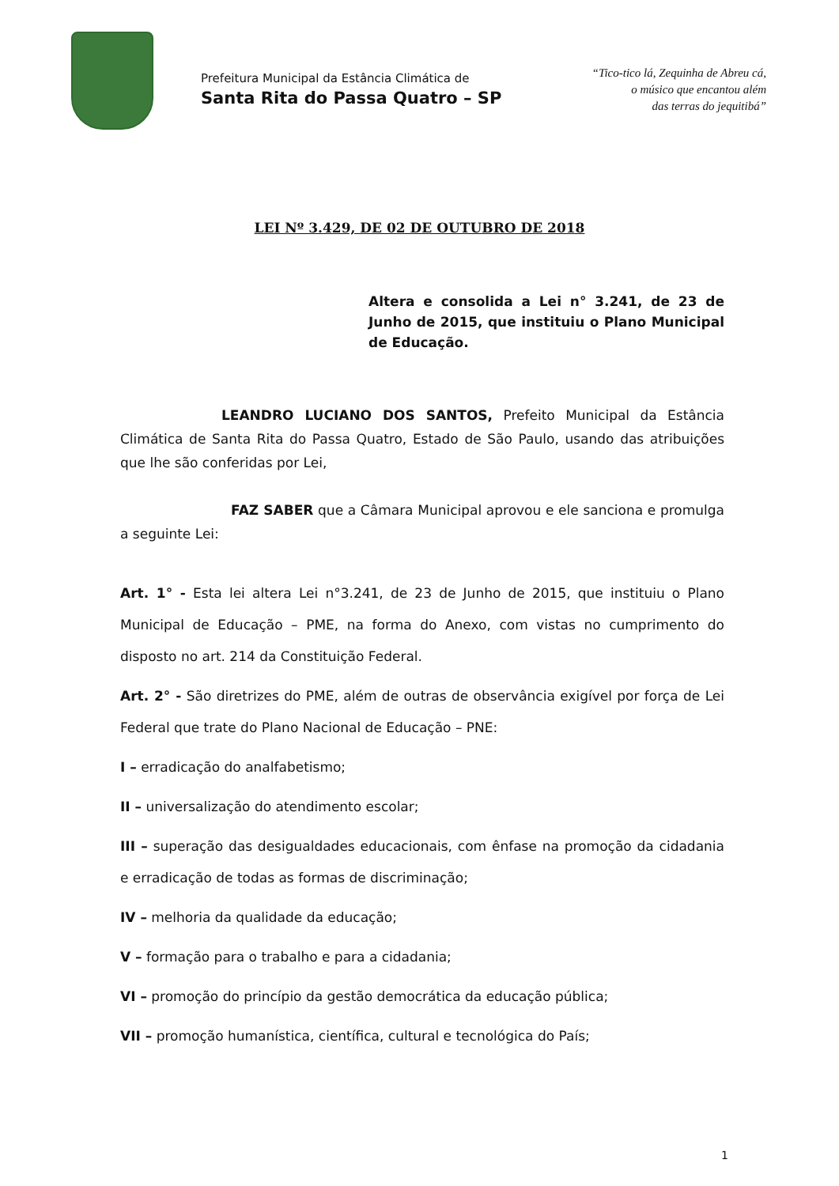Prefeitura Municipal da Estância Climática de
Santa Rita do Passa Quatro – SP
“Tico-tico lá, Zequinha de Abreu cá,
o músico que encantou além
das terras do jequitibá”
LEI Nº 3.429, DE 02 DE OUTUBRO DE 2018
Altera e consolida a Lei n° 3.241, de 23 de Junho de 2015, que instituiu o Plano Municipal de Educação.
LEANDRO LUCIANO DOS SANTOS, Prefeito Municipal da Estância Climática de Santa Rita do Passa Quatro, Estado de São Paulo, usando das atribuições que lhe são conferidas por Lei,
FAZ SABER que a Câmara Municipal aprovou e ele sanciona e promulga a seguinte Lei:
Art. 1° - Esta lei altera Lei n°3.241, de 23 de Junho de 2015, que instituiu o Plano Municipal de Educação – PME, na forma do Anexo, com vistas no cumprimento do disposto no art. 214 da Constituição Federal.
Art. 2° - São diretrizes do PME, além de outras de observância exigível por força de Lei Federal que trate do Plano Nacional de Educação – PNE:
I – erradicação do analfabetismo;
II – universalização do atendimento escolar;
III – superação das desigualdades educacionais, com ênfase na promoção da cidadania e erradicação de todas as formas de discriminação;
IV – melhoria da qualidade da educação;
V – formação para o trabalho e para a cidadania;
VI – promoção do princípio da gestão democrática da educação pública;
VII – promoção humanística, científica, cultural e tecnológica do País;
1